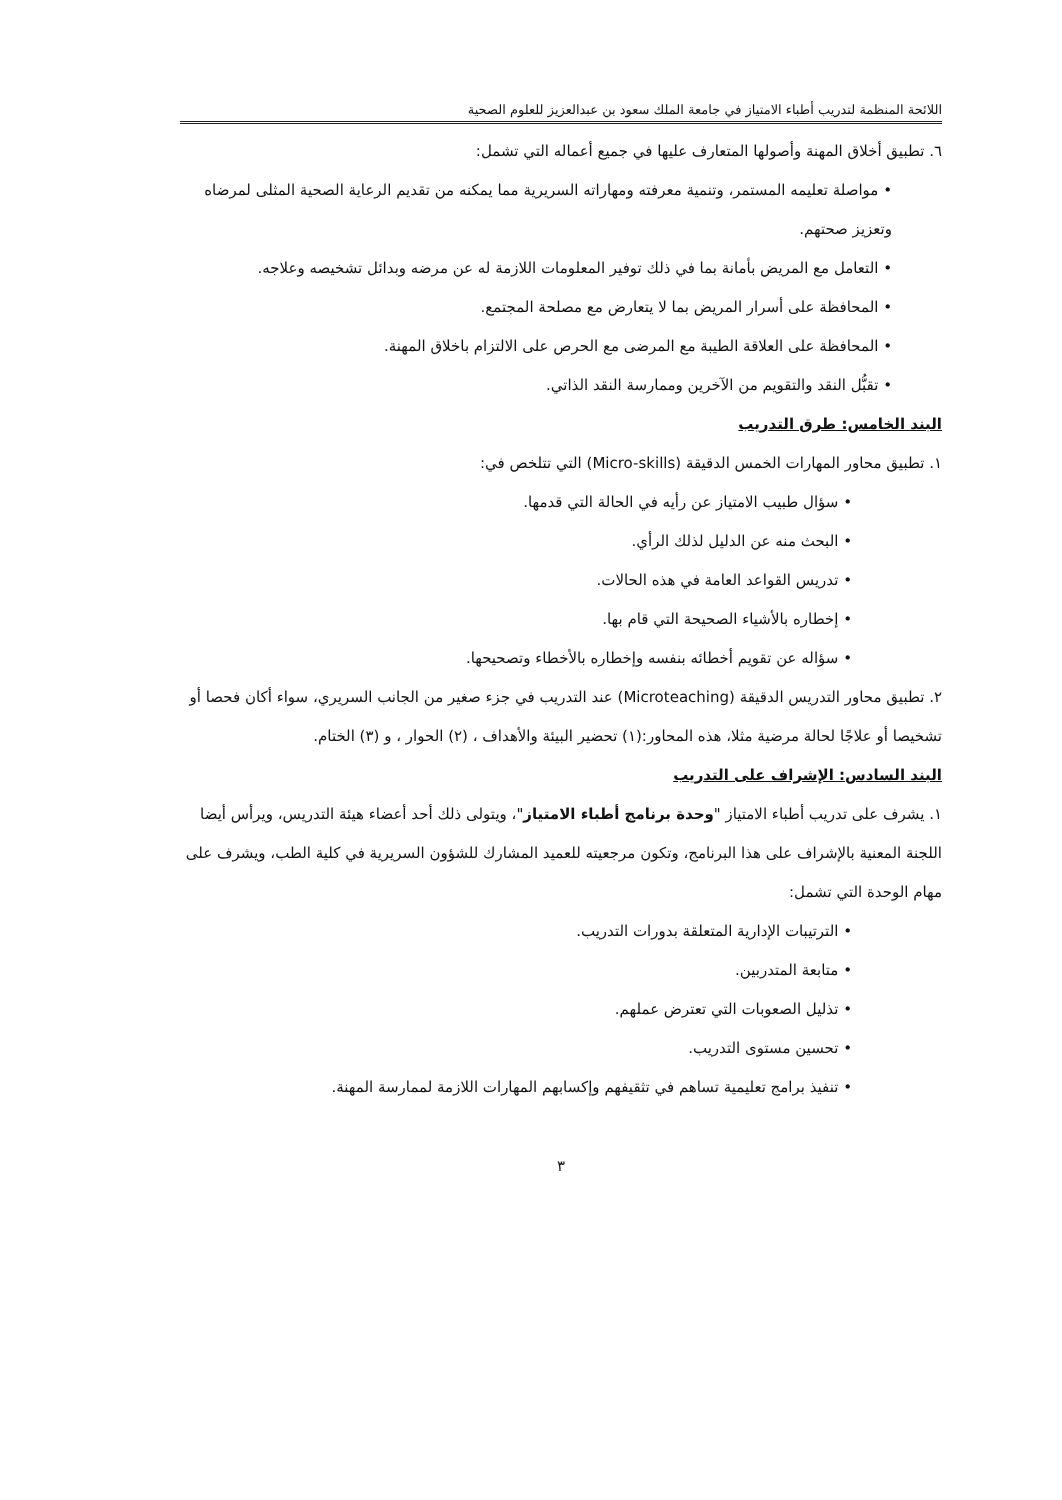اللائحة المنظمة لتدريب أطباء الامتياز في جامعة الملك سعود بن عبدالعزيز للعلوم الصحية
٦. تطبيق أخلاق المهنة وأصولها المتعارف عليها في جميع أعماله التي تشمل:
• مواصلة تعليمه المستمر، وتنمية معرفته ومهاراته السريرية مما يمكنه من تقديم الرعاية الصحية المثلى لمرضاه وتعزيز صحتهم.
• التعامل مع المريض بأمانة بما في ذلك توفير المعلومات اللازمة له عن مرضه وبدائل تشخيصه وعلاجه.
• المحافظة على أسرار المريض بما لا يتعارض مع مصلحة المجتمع.
• المحافظة على العلاقة الطيبة مع المرضى مع الحرص على الالتزام باخلاق المهنة.
• تقبُّل النقد والتقويم من الآخرين وممارسة النقد الذاتي.
البند الخامس: طرق التدريب
١. تطبيق محاور المهارات الخمس الدقيقة (Micro-skills) التي تتلخص في:
• سؤال طبيب الامتياز عن رأيه في الحالة التي قدمها.
• البحث منه عن الدليل لذلك الرأي.
• تدريس القواعد العامة في هذه الحالات.
• إخطاره بالأشياء الصحيحة التي قام بها.
• سؤاله عن تقويم أخطائه بنفسه وإخطاره بالأخطاء وتصحيحها.
٢. تطبيق محاور التدريس الدقيقة (Microteaching) عند التدريب في جزء صغير من الجانب السريري، سواء أكان فحصا أو تشخيصا أو علاجًا لحالة مرضية مثلا، هذه المحاور:(١) تحضير البيئة والأهداف ، (٢) الحوار ، و (٣) الختام.
البند السادس: الإشراف على التدريب
١. يشرف على تدريب أطباء الامتياز "وحدة برنامج أطباء الامتياز"، ويتولى ذلك أحد أعضاء هيئة التدريس، ويرأس أيضا اللجنة المعنية بالإشراف على هذا البرنامج، وتكون مرجعيته للعميد المشارك للشؤون السريرية في كلية الطب، ويشرف على مهام الوحدة التي تشمل:
• الترتيبات الإدارية المتعلقة بدورات التدريب.
• متابعة المتدربين.
• تذليل الصعوبات التي تعترض عملهم.
• تحسين مستوى التدريب.
• تنفيذ برامج تعليمية تساهم في تثقيفهم وإكسابهم المهارات اللازمة لممارسة المهنة.
٣